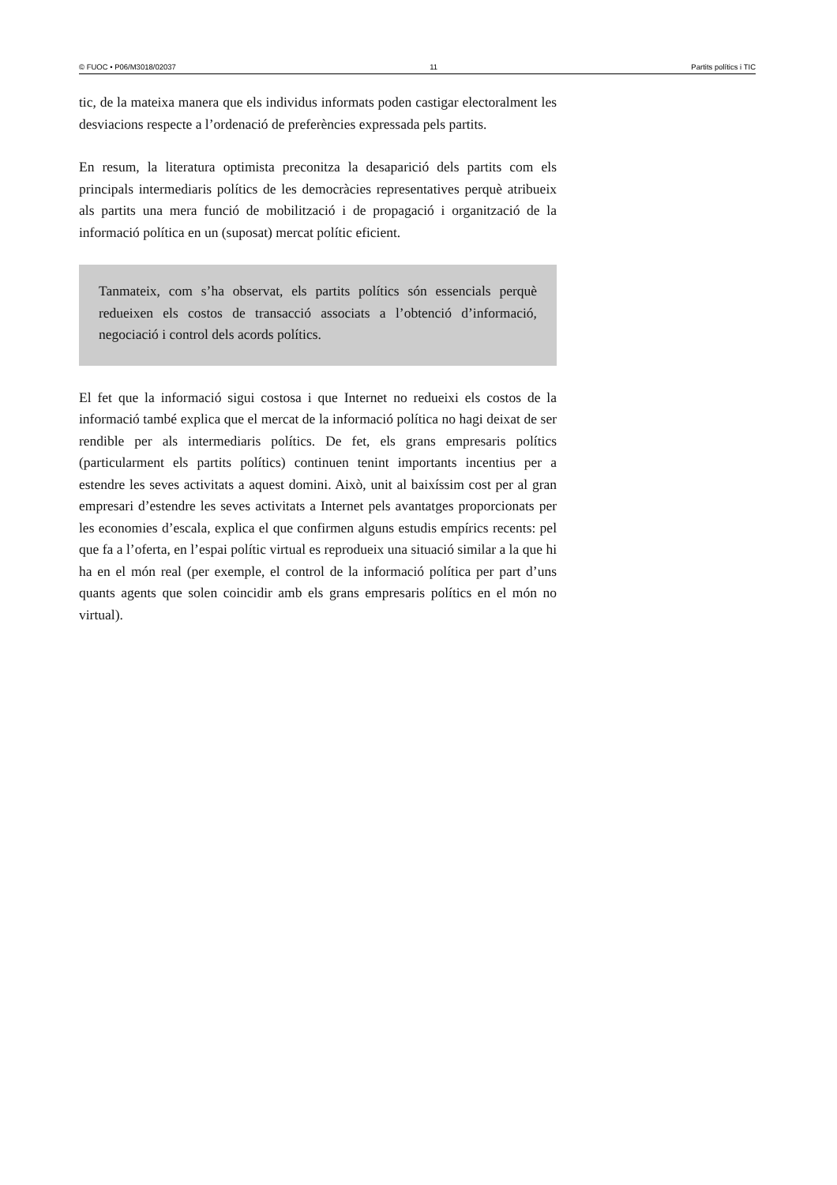© FUOC • P06/M3018/02037 11 Partits polítics i TIC
tic, de la mateixa manera que els individus informats poden castigar electoralment les desviacions respecte a l’ordenació de preferències expressada pels partits.
En resum, la literatura optimista preconitza la desaparició dels partits com els principals intermediaris polítics de les democràcies representatives perquè atribueix als partits una mera funció de mobilització i de propagació i organització de la informació política en un (suposat) mercat polític eficient.
Tanmateix, com s’ha observat, els partits polítics són essencials perquè redueixen els costos de transacció associats a l’obtenció d’informació, negociació i control dels acords polítics.
El fet que la informació sigui costosa i que Internet no redueixi els costos de la informació també explica que el mercat de la informació política no hagi deixat de ser rendible per als intermediaris polítics. De fet, els grans empresaris polítics (particularment els partits polítics) continuen tenint importants incentius per a estendre les seves activitats a aquest domini. Això, unit al baixíssim cost per al gran empresari d’estendre les seves activitats a Internet pels avantatges proporcionats per les economies d’escala, explica el que confirmen alguns estudis empírics recents: pel que fa a l’oferta, en l’espai polític virtual es reprodueix una situació similar a la que hi ha en el món real (per exemple, el control de la informació política per part d’uns quants agents que solen coincidir amb els grans empresaris polítics en el món no virtual).